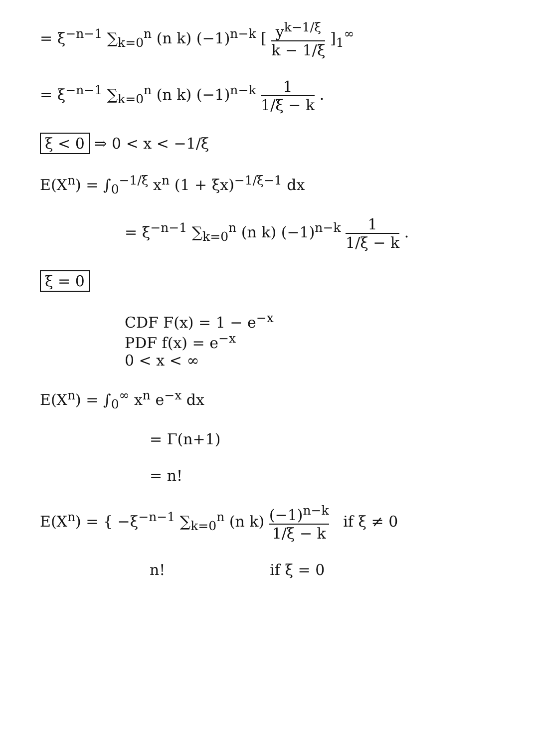= ξ<sup>−n−1</sup> ∑<sub>k=0</sub><sup>n</sup> (n k) (−1)<sup>n−k</sup> [ y<sup>k−1/ξ</sup> k − 1/ξ ]<sub>1</sub><sup>∞</sup>
= ξ<sup>−n−1</sup> ∑<sub>k=0</sub><sup>n</sup> (n k) (−1)<sup>n−k</sup> 1 1/ξ − k .
ξ < 0 ⇒ 0 < x < −1/ξ
E(X<sup>n</sup>) = ∫<sub>0</sub><sup>−1/ξ</sup> x<sup>n</sup> (1 + ξx)<sup>−1/ξ−1</sup> dx
= ξ<sup>−n−1</sup> ∑<sub>k=0</sub><sup>n</sup> (n k) (−1)<sup>n−k</sup> 1 1/ξ − k .
ξ = 0
CDF F(x) = 1 − e<sup>−x</sup>
PDF f(x) = e<sup>−x</sup>
0 < x < ∞
E(X<sup>n</sup>) = ∫<sub>0</sub><sup>∞</sup> x<sup>n</sup> e<sup>−x</sup> dx
= Γ(n+1)
= n!
E(X<sup>n</sup>) = { −ξ<sup>−n−1</sup> ∑<sub>k=0</sub><sup>n</sup> (n k) (−1)<sup>n−k</sup> 1/ξ − k if ξ ≠ 0
n! if ξ = 0